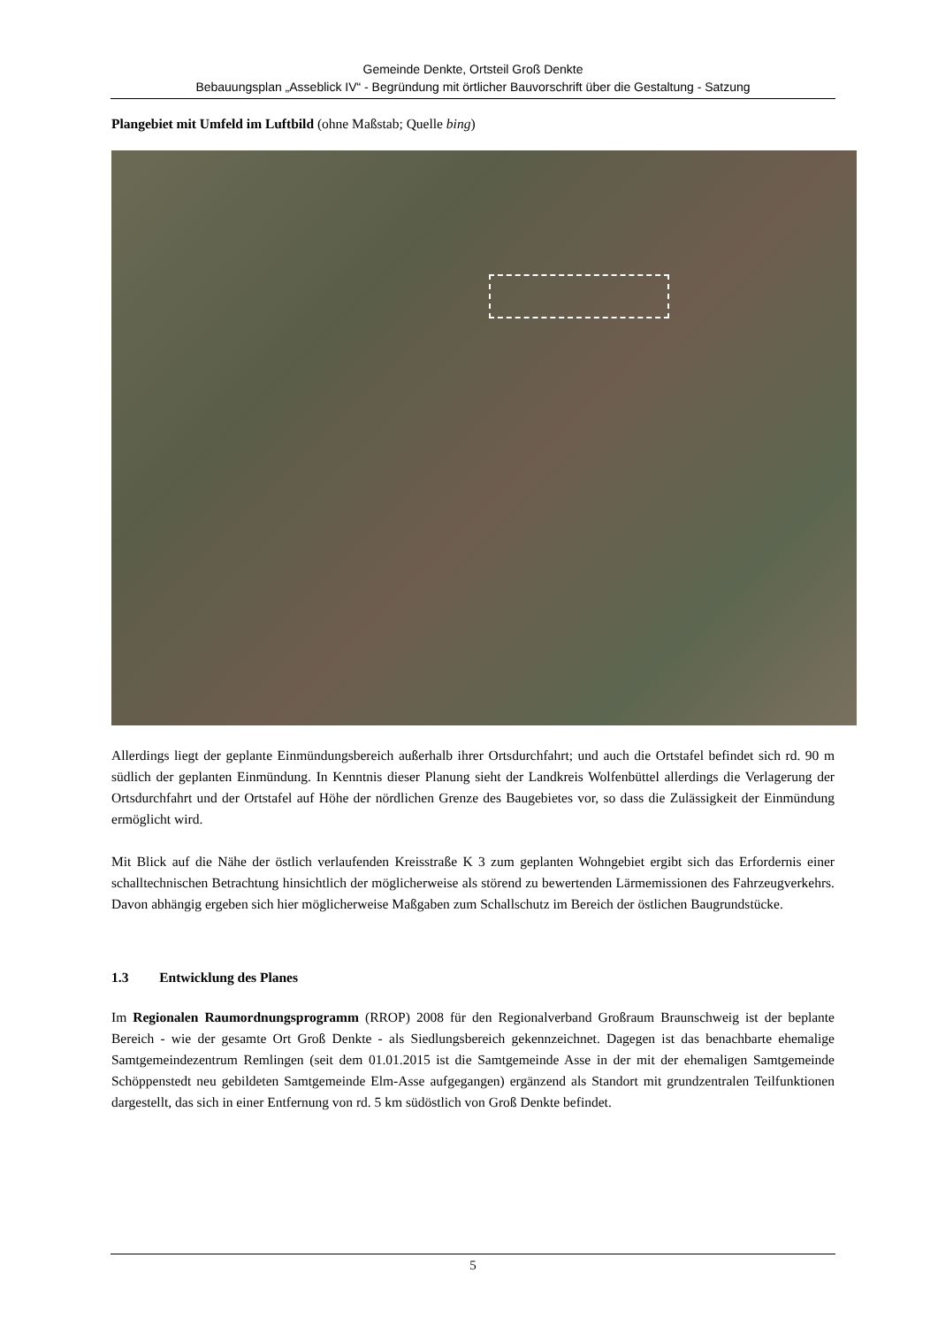Gemeinde Denkte, Ortsteil Groß Denkte
Bebauungsplan „Asseblick IV“ - Begründung mit örtlicher Bauvorschrift über die Gestaltung - Satzung
Plangebiet mit Umfeld im Luftbild (ohne Maßstab; Quelle bing)
Allerdings liegt der geplante Einmündungsbereich außerhalb ihrer Ortsdurchfahrt; und auch die Ortstafel befindet sich rd. 90 m südlich der geplanten Einmündung. In Kenntnis dieser Planung sieht der Landkreis Wolfenbüttel allerdings die Verlagerung der Ortsdurchfahrt und der Ortstafel auf Höhe der nördlichen Grenze des Baugebietes vor, so dass die Zulässigkeit der Einmündung ermöglicht wird.
Mit Blick auf die Nähe der östlich verlaufenden Kreisstraße K 3 zum geplanten Wohngebiet ergibt sich das Erfordernis einer schalltechnischen Betrachtung hinsichtlich der möglicherweise als störend zu bewertenden Lärmemissionen des Fahrzeugverkehrs. Davon abhängig ergeben sich hier möglicherweise Maßgaben zum Schallschutz im Bereich der östlichen Baugrundstücke.
1.3 Entwicklung des Planes
Im Regionalen Raumordnungsprogramm (RROP) 2008 für den Regionalverband Großraum Braunschweig ist der beplante Bereich - wie der gesamte Ort Groß Denkte - als Siedlungsbereich gekennzeichnet. Dagegen ist das benachbarte ehemalige Samtgemeindezentrum Remlingen (seit dem 01.01.2015 ist die Samtgemeinde Asse in der mit der ehemaligen Samtgemeinde Schöppenstedt neu gebildeten Samtgemeinde Elm-Asse aufgegangen) ergänzend als Standort mit grundzentralen Teilfunktionen dargestellt, das sich in einer Entfernung von rd. 5 km südöstlich von Groß Denkte befindet.
5